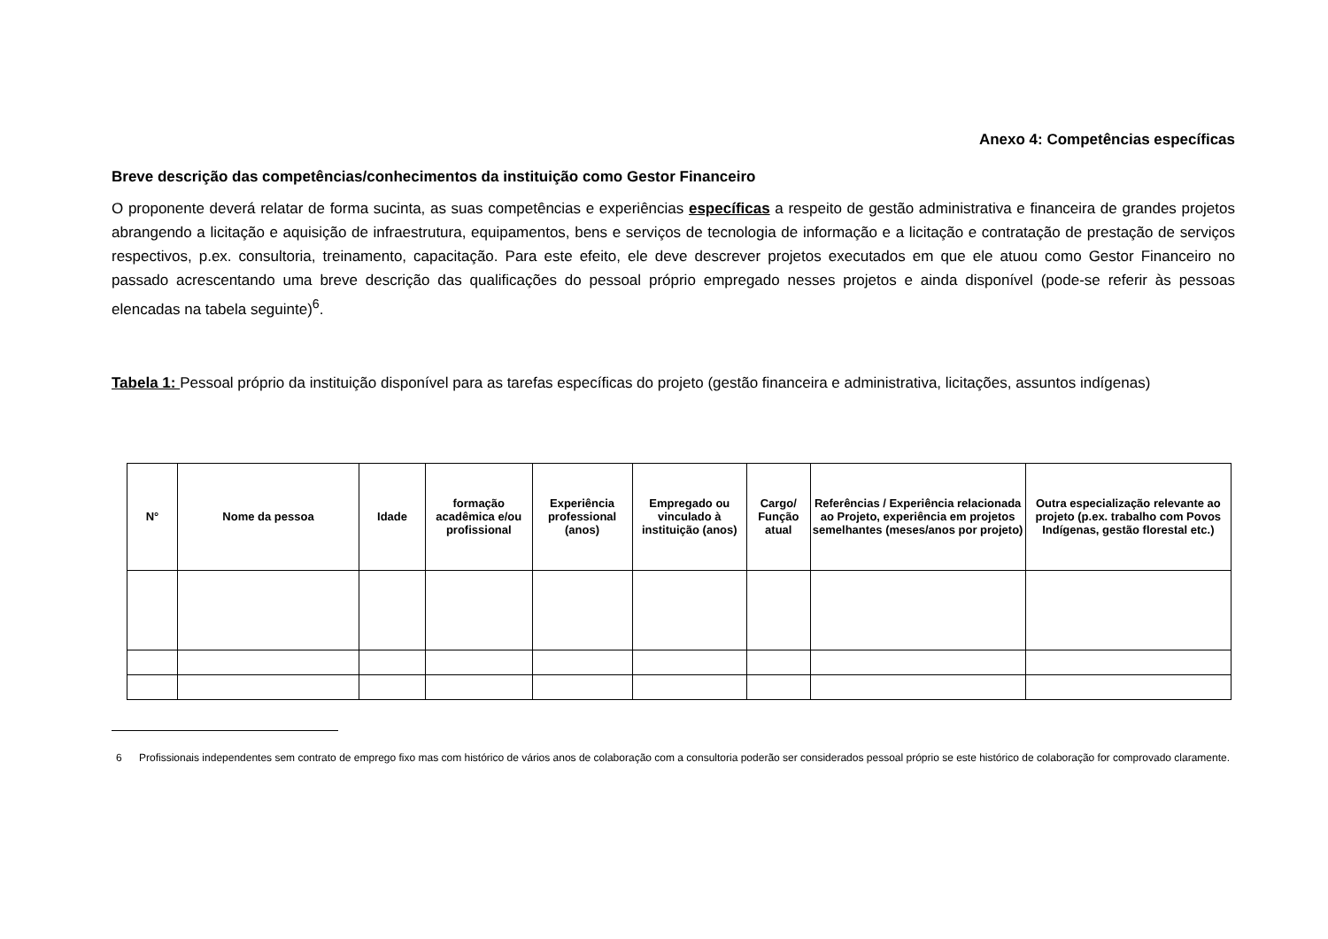Anexo 4: Competências específicas
Breve descrição das competências/conhecimentos da instituição como Gestor Financeiro
O proponente deverá relatar de forma sucinta, as suas competências e experiências específicas a respeito de gestão administrativa e financeira de grandes projetos abrangendo a licitação e aquisição de infraestrutura, equipamentos, bens e serviços de tecnologia de informação e a licitação e contratação de prestação de serviços respectivos, p.ex. consultoria, treinamento, capacitação. Para este efeito, ele deve descrever projetos executados em que ele atuou como Gestor Financeiro no passado acrescentando uma breve descrição das qualificações do pessoal próprio empregado nesses projetos e ainda disponível (pode-se referir às pessoas elencadas na tabela seguinte)<sup>6</sup>.
Tabela 1: Pessoal próprio da instituição disponível para as tarefas específicas do projeto (gestão financeira e administrativa, licitações, assuntos indígenas)
| N° | Nome da pessoa | Idade | formação acadêmica e/ou profissional | Experiência professional (anos) | Empregado ou vinculado à instituição (anos) | Cargo/ Função atual | Referências / Experiência relacionada ao Projeto, experiência em projetos semelhantes (meses/anos por projeto) | Outra especialização relevante ao projeto (p.ex. trabalho com Povos Indígenas, gestão florestal etc.) |
| --- | --- | --- | --- | --- | --- | --- | --- | --- |
<sup>6</sup> Profissionais independentes sem contrato de emprego fixo mas com histórico de vários anos de colaboração com a consultoria poderão ser considerados pessoal próprio se este histórico de colaboração for comprovado claramente.